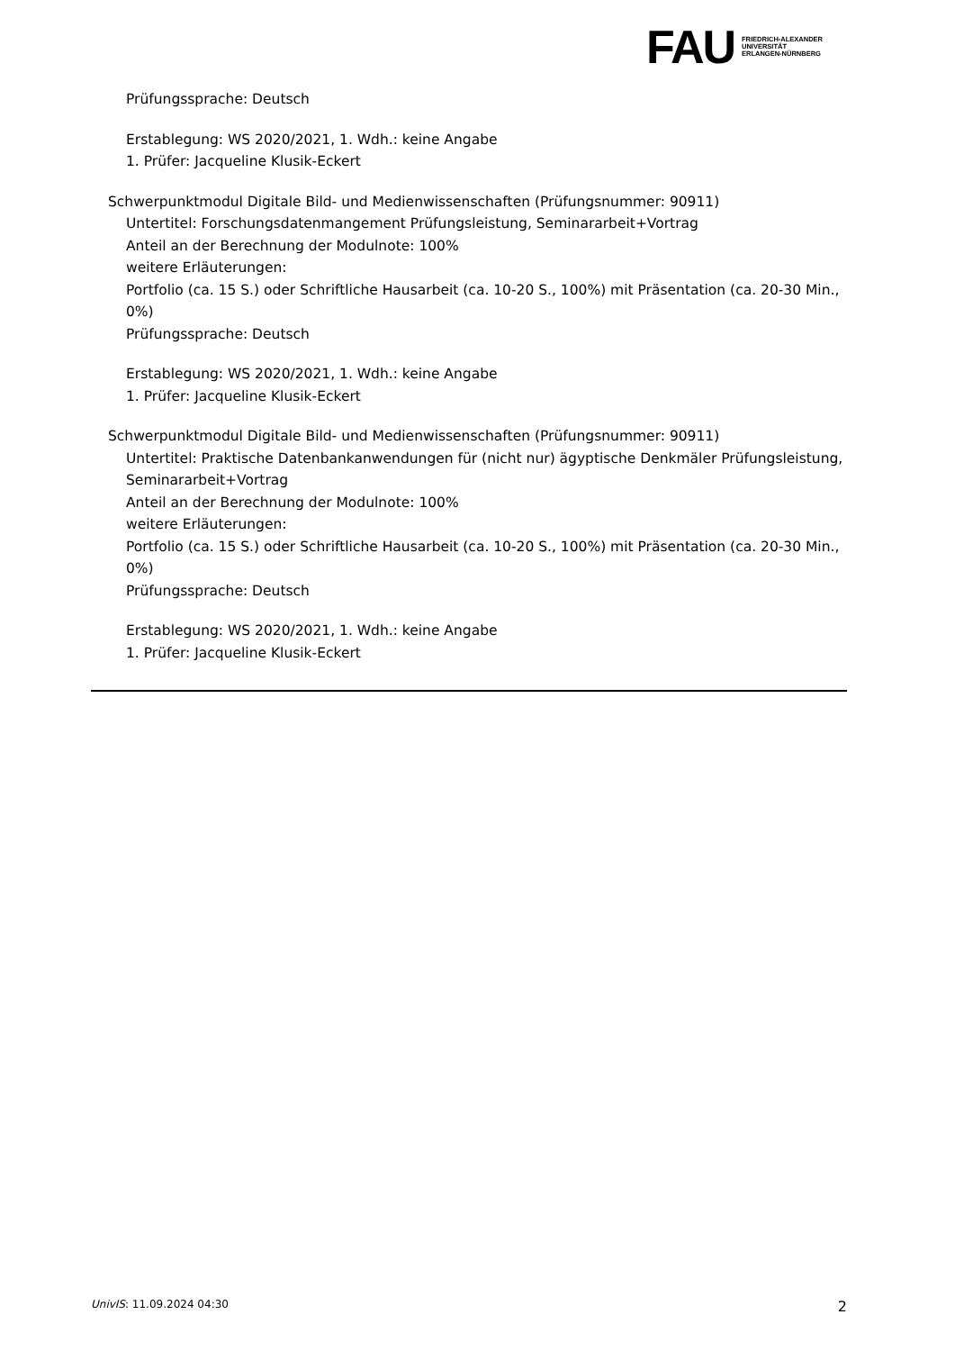FAU
FRIEDRICH-ALEXANDER
UNIVERSITÄT
ERLANGEN-NÜRNBERG
Prüfungssprache: Deutsch
Erstablegung: WS 2020/2021, 1. Wdh.: keine Angabe
1. Prüfer: Jacqueline Klusik-Eckert
Schwerpunktmodul Digitale Bild- und Medienwissenschaften (Prüfungsnummer: 90911)
Untertitel: Forschungsdatenmangement Prüfungsleistung, Seminararbeit+Vortrag
Anteil an der Berechnung der Modulnote: 100%
weitere Erläuterungen:
Portfolio (ca. 15 S.) oder Schriftliche Hausarbeit (ca. 10-20 S., 100%) mit Präsentation (ca. 20-30 Min., 0%)
Prüfungssprache: Deutsch
Erstablegung: WS 2020/2021, 1. Wdh.: keine Angabe
1. Prüfer: Jacqueline Klusik-Eckert
Schwerpunktmodul Digitale Bild- und Medienwissenschaften (Prüfungsnummer: 90911)
Untertitel: Praktische Datenbankanwendungen für (nicht nur) ägyptische Denkmäler Prüfungsleistung, Seminararbeit+Vortrag
Anteil an der Berechnung der Modulnote: 100%
weitere Erläuterungen:
Portfolio (ca. 15 S.) oder Schriftliche Hausarbeit (ca. 10-20 S., 100%) mit Präsentation (ca. 20-30 Min., 0%)
Prüfungssprache: Deutsch
Erstablegung: WS 2020/2021, 1. Wdh.: keine Angabe
1. Prüfer: Jacqueline Klusik-Eckert
UnivIS: 11.09.2024 04:30 2